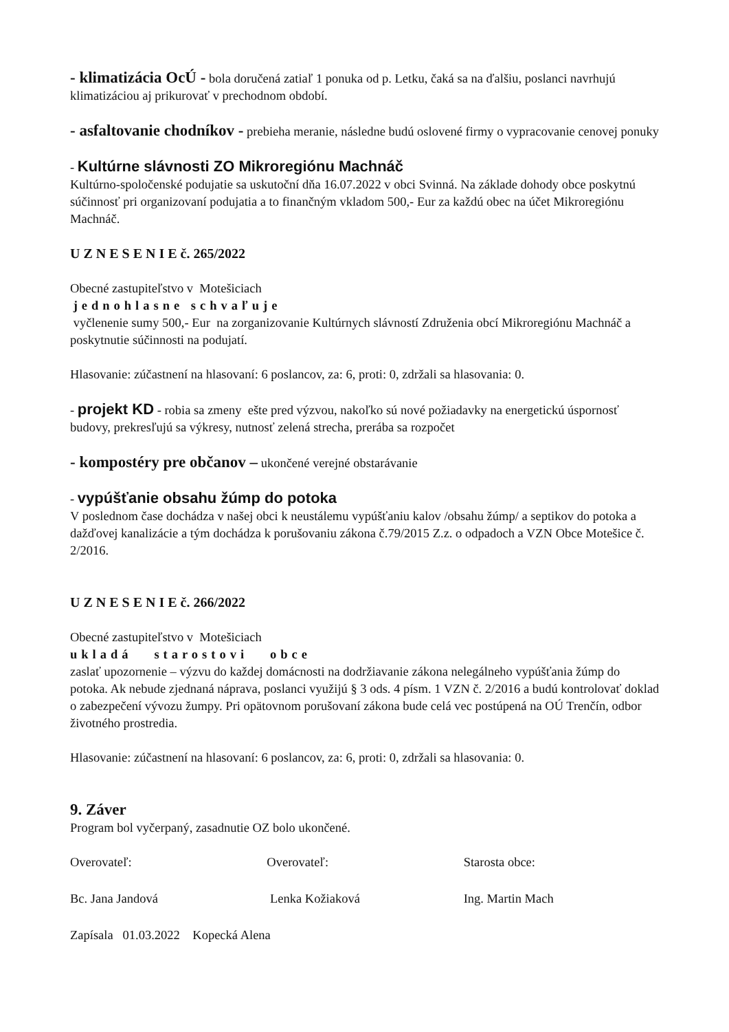- klimatizácia OcÚ - bola doručená zatiaľ 1 ponuka od p. Letku, čaká sa na ďalšiu, poslanci navrhujú klimatizáciou aj prikurovať v prechodnom období.
- asfaltovanie chodníkov - prebieha meranie, následne budú oslovené firmy o vypracovanie cenovej ponuky
- Kultúrne slávnosti ZO Mikroregiónu Machnáč
Kultúrno-spoločenské podujatie sa uskutoční dňa 16.07.2022 v obci Svinná. Na základe dohody obce poskytnú súčinnosť pri organizovaní podujatia a to finančným vkladom 500,- Eur za každú obec na účet Mikroregiónu Machnáč.
U Z N E S E N I E č. 265/2022
Obecné zastupiteľstvo v Motešiciach
jednohlasne schvaľuje
vyčlenenie sumy 500,- Eur na zorganizovanie Kultúrnych slávností Združenia obcí Mikroregiónu Machnáč a poskytnutie súčinnosti na podujatí.
Hlasovanie: zúčastnení na hlasovaní: 6 poslancov, za: 6, proti: 0, zdržali sa hlasovania: 0.
- projekt KD - robia sa zmeny ešte pred výzvou, nakoľko sú nové požiadavky na energetickú úspornosť budovy, prekresľujú sa výkresy, nutnosť zelená strecha, prerába sa rozpočet
- kompostéry pre občanov – ukončené verejné obstarávanie
- vypúšťanie obsahu žúmp do potoka
V poslednom čase dochádza v našej obci k neustálemu vypúšťaniu kalov /obsahu žúmp/ a septikov do potoka a dažďovej kanalizácie a tým dochádza k porušovaniu zákona č.79/2015 Z.z. o odpadoch a VZN Obce Motešice č. 2/2016.
U Z N E S E N I E č. 266/2022
Obecné zastupiteľstvo v Motešiciach
ukladá starostovi obce
zaslať upozornenie – výzvu do každej domácnosti na dodržiavanie zákona nelegálneho vypúšťania žúmp do potoka. Ak nebude zjednaná náprava, poslanci využijú § 3 ods. 4 písm. 1 VZN č. 2/2016 a budú kontrolovať doklad o zabezpečení vývozu žumpy. Pri opätovnom porušovaní zákona bude celá vec postúpená na OÚ Trenčín, odbor životného prostredia.
Hlasovanie: zúčastnení na hlasovaní: 6 poslancov, za: 6, proti: 0, zdržali sa hlasovania: 0.
9. Záver
Program bol vyčerpaný, zasadnutie OZ bolo ukončené.
Overovateľ: Overovateľ: Starosta obce:
Bc. Jana Jandová Lenka Kožiaková Ing. Martin Mach
Zapísala 01.03.2022 Kopecká Alena